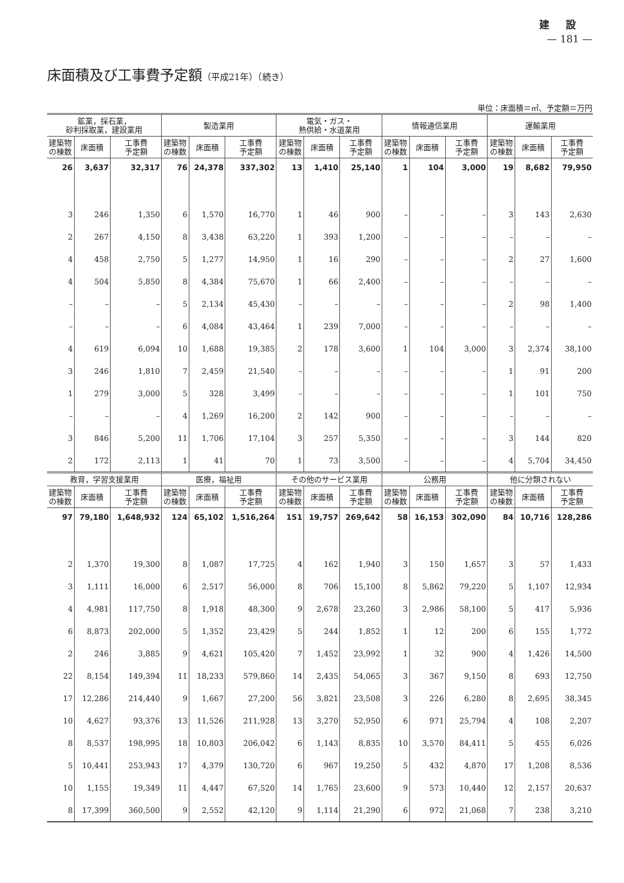建設
— 181 —
床面積及び工事費予定額（平成21年）（続き）
単位：床面積＝㎡、予定額＝万円
| 鉱業，採石業， 砂利採取業，建設業用 | | | 製造業用 | | | 電気・ガス・ 熱供給・水道業用 | | | 情報通信業用 | | | 運輸業用 | | |
| --- | --- | --- | --- | --- | --- | --- | --- | --- | --- | --- | --- | --- | --- | --- |
| 建築物 の棟数 | 床面積 | 工事費 予定額 | 建築物 の棟数 | 床面積 | 工事費 予定額 | 建築物 の棟数 | 床面積 | 工事費 予定額 | 建築物 の棟数 | 床面積 | 工事費 予定額 | 建築物 の棟数 | 床面積 | 工事費 予定額 |
| 26 | 3,637 | 32,317 | 76 | 24,378 | 337,302 | 13 | 1,410 | 25,140 | 1 | 104 | 3,000 | 19 | 8,682 | 79,950 |
| 3 | 246 | 1,350 | 6 | 1,570 | 16,770 | 1 | 46 | 900 | – | – | – | 3 | 143 | 2,630 |
| 2 | 267 | 4,150 | 8 | 3,438 | 63,220 | 1 | 393 | 1,200 | – | – | – | – | – | – |
| 4 | 458 | 2,750 | 5 | 1,277 | 14,950 | 1 | 16 | 290 | – | – | – | 2 | 27 | 1,600 |
| 4 | 504 | 5,850 | 8 | 4,384 | 75,670 | 1 | 66 | 2,400 | – | – | – | – | – | – |
| – | – | – | 5 | 2,134 | 45,430 | – | – | – | – | – | – | 2 | 98 | 1,400 |
| – | – | – | 6 | 4,084 | 43,464 | 1 | 239 | 7,000 | – | – | – | – | – | – |
| 4 | 619 | 6,094 | 10 | 1,688 | 19,385 | 2 | 178 | 3,600 | 1 | 104 | 3,000 | 3 | 2,374 | 38,100 |
| 3 | 246 | 1,810 | 7 | 2,459 | 21,540 | – | – | – | – | – | – | 1 | 91 | 200 |
| 1 | 279 | 3,000 | 5 | 328 | 3,499 | – | – | – | – | – | – | 1 | 101 | 750 |
| – | – | – | 4 | 1,269 | 16,200 | 2 | 142 | 900 | – | – | – | – | – | – |
| 3 | 846 | 5,200 | 11 | 1,706 | 17,104 | 3 | 257 | 5,350 | – | – | – | 3 | 144 | 820 |
| 2 | 172 | 2,113 | 1 | 41 | 70 | 1 | 73 | 3,500 | – | – | – | 4 | 5,704 | 34,450 |
| 教育，学習支援業用 | | | 医療，福祉用 | | | その他のサービス業用 | | | 公務用 | | | 他に分類されない | | |
| 建築物 の棟数 | 床面積 | 工事費 予定額 | 建築物 の棟数 | 床面積 | 工事費 予定額 | 建築物 の棟数 | 床面積 | 工事費 予定額 | 建築物 の棟数 | 床面積 | 工事費 予定額 | 建築物 の棟数 | 床面積 | 工事費 予定額 |
| 97 | 79,180 | 1,648,932 | 124 | 65,102 | 1,516,264 | 151 | 19,757 | 269,642 | 58 | 16,153 | 302,090 | 84 | 10,716 | 128,286 |
| 2 | 1,370 | 19,300 | 8 | 1,087 | 17,725 | 4 | 162 | 1,940 | 3 | 150 | 1,657 | 3 | 57 | 1,433 |
| 3 | 1,111 | 16,000 | 6 | 2,517 | 56,000 | 8 | 706 | 15,100 | 8 | 5,862 | 79,220 | 5 | 1,107 | 12,934 |
| 4 | 4,981 | 117,750 | 8 | 1,918 | 48,300 | 9 | 2,678 | 23,260 | 3 | 2,986 | 58,100 | 5 | 417 | 5,936 |
| 6 | 8,873 | 202,000 | 5 | 1,352 | 23,429 | 5 | 244 | 1,852 | 1 | 12 | 200 | 6 | 155 | 1,772 |
| 2 | 246 | 3,885 | 9 | 4,621 | 105,420 | 7 | 1,452 | 23,992 | 1 | 32 | 900 | 4 | 1,426 | 14,500 |
| 22 | 8,154 | 149,394 | 11 | 18,233 | 579,860 | 14 | 2,435 | 54,065 | 3 | 367 | 9,150 | 8 | 693 | 12,750 |
| 17 | 12,286 | 214,440 | 9 | 1,667 | 27,200 | 56 | 3,821 | 23,508 | 3 | 226 | 6,280 | 8 | 2,695 | 38,345 |
| 10 | 4,627 | 93,376 | 13 | 11,526 | 211,928 | 13 | 3,270 | 52,950 | 6 | 971 | 25,794 | 4 | 108 | 2,207 |
| 8 | 8,537 | 198,995 | 18 | 10,803 | 206,042 | 6 | 1,143 | 8,835 | 10 | 3,570 | 84,411 | 5 | 455 | 6,026 |
| 5 | 10,441 | 253,943 | 17 | 4,379 | 130,720 | 6 | 967 | 19,250 | 5 | 432 | 4,870 | 17 | 1,208 | 8,536 |
| 10 | 1,155 | 19,349 | 11 | 4,447 | 67,520 | 14 | 1,765 | 23,600 | 9 | 573 | 10,440 | 12 | 2,157 | 20,637 |
| 8 | 17,399 | 360,500 | 9 | 2,552 | 42,120 | 9 | 1,114 | 21,290 | 6 | 972 | 21,068 | 7 | 238 | 3,210 |